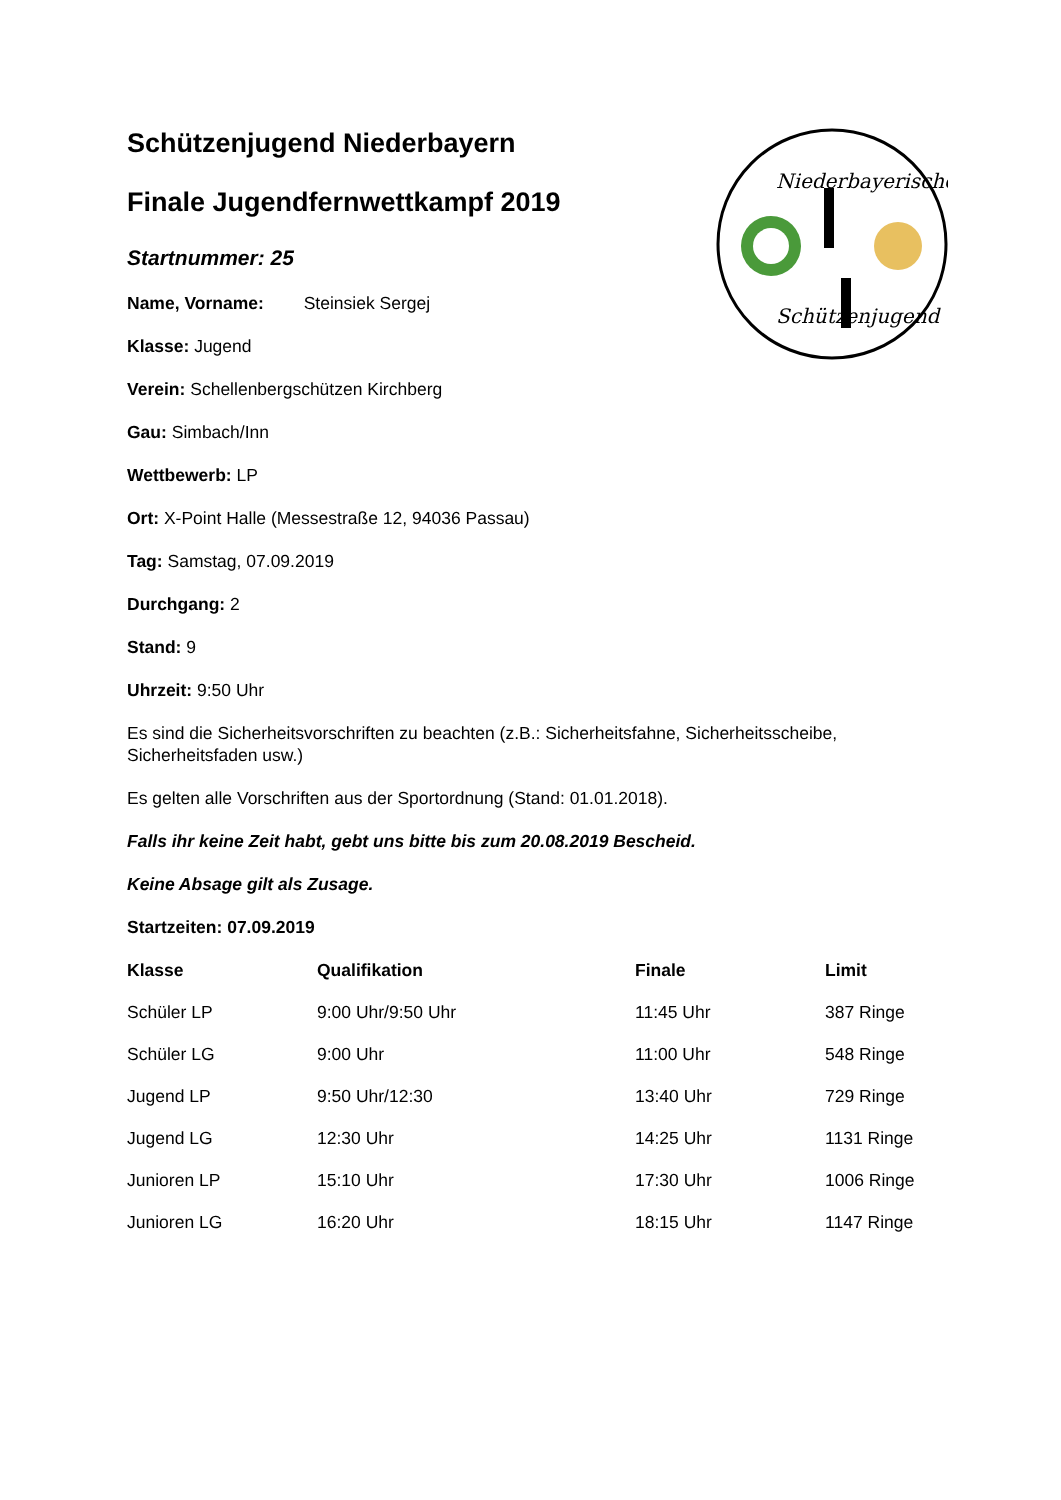Niederbayerische
Schützenjugend
Schützenjugend Niederbayern
Finale Jugendfernwettkampf 2019
Startnummer: 25
Name, Vorname: Steinsiek Sergej
Klasse: Jugend
Verein: Schellenbergschützen Kirchberg
Gau: Simbach/Inn
Wettbewerb: LP
Ort: X-Point Halle (Messestraße 12, 94036 Passau)
Tag: Samstag, 07.09.2019
Durchgang: 2
Stand: 9
Uhrzeit: 9:50 Uhr
Es sind die Sicherheitsvorschriften zu beachten (z.B.: Sicherheitsfahne, Sicherheitsscheibe, Sicherheitsfaden usw.)
Es gelten alle Vorschriften aus der Sportordnung (Stand: 01.01.2018).
Falls ihr keine Zeit habt, gebt uns bitte bis zum 20.08.2019 Bescheid.
Keine Absage gilt als Zusage.
Startzeiten: 07.09.2019
| Klasse | Qualifikation | Finale | Limit |
| --- | --- | --- | --- |
| Schüler LP | 9:00 Uhr/9:50 Uhr | 11:45 Uhr | 387 Ringe |
| Schüler LG | 9:00 Uhr | 11:00 Uhr | 548 Ringe |
| Jugend LP | 9:50 Uhr/12:30 | 13:40 Uhr | 729 Ringe |
| Jugend LG | 12:30 Uhr | 14:25 Uhr | 1131 Ringe |
| Junioren LP | 15:10 Uhr | 17:30 Uhr | 1006 Ringe |
| Junioren LG | 16:20 Uhr | 18:15 Uhr | 1147 Ringe |